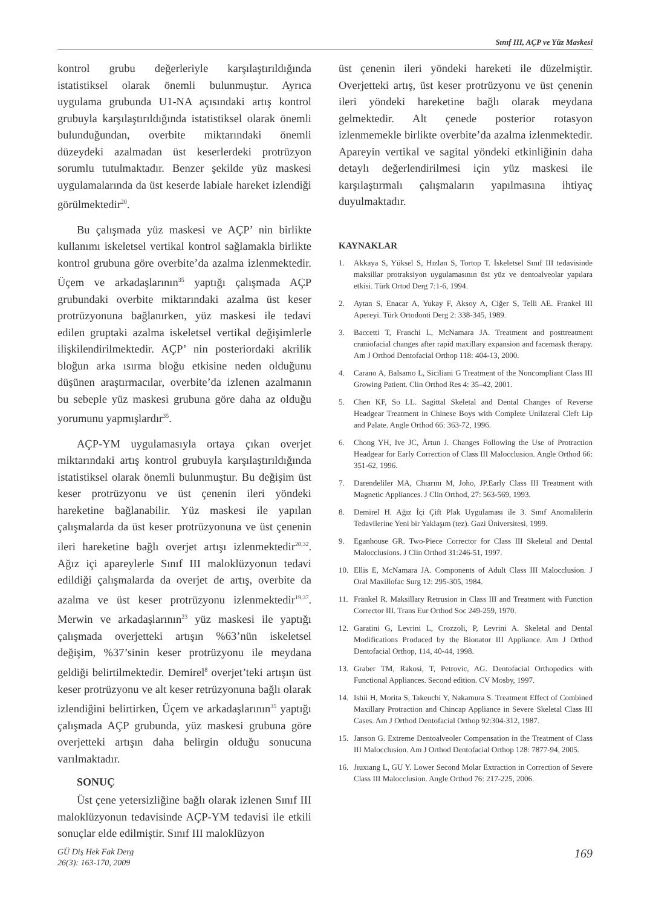Sınıf III, AÇP ve Yüz Maskesi
kontrol grubu değerleriyle karşılaştırıldığında istatistiksel olarak önemli bulunmuştur. Ayrıca uygulama grubunda U1-NA açısındaki artış kontrol grubuyla karşılaştırıldığında istatistiksel olarak önemli bulunduğundan, overbite miktarındaki önemli düzeydeki azalmadan üst keserlerdeki protrüzyon sorumlu tutulmaktadır. Benzer şekilde yüz maskesi uygulamalarında da üst keserde labiale hareket izlendiği görülmektedir<sup>20</sup>.
Bu çalışmada yüz maskesi ve AÇP’ nin birlikte kullanımı iskeletsel vertikal kontrol sağlamakla birlikte kontrol grubuna göre overbite’da azalma izlenmektedir. Üçem ve arkadaşlarının<sup>35</sup> yaptığı çalışmada AÇP grubundaki overbite miktarındaki azalma üst keser protrüzyonuna bağlanırken, yüz maskesi ile tedavi edilen gruptaki azalma iskeletsel vertikal değişimlerle ilişkilendirilmektedir. AÇP’ nin posteriordaki akrilik bloğun arka ısırma bloğu etkisine neden olduğunu düşünen araştırmacılar, overbite’da izlenen azalmanın bu sebeple yüz maskesi grubuna göre daha az olduğu yorumunu yapmışlardır<sup>35</sup>.
AÇP-YM uygulamasıyla ortaya çıkan overjet miktarındaki artış kontrol grubuyla karşılaştırıldığında istatistiksel olarak önemli bulunmuştur. Bu değişim üst keser protrüzyonu ve üst çenenin ileri yöndeki hareketine bağlanabilir. Yüz maskesi ile yapılan çalışmalarda da üst keser protrüzyonuna ve üst çenenin ileri hareketine bağlı overjet artışı izlenmektedir<sup>20,32</sup>. Ağız içi apareylerle Sınıf III maloklüzyonun tedavi edildiği çalışmalarda da overjet de artış, overbite da azalma ve üst keser protrüzyonu izlenmektedir<sup>19,37</sup>. Merwin ve arkadaşlarının<sup>23</sup> yüz maskesi ile yaptığı çalışmada overjetteki artışın %63’nün iskeletsel değişim, %37’sinin keser protrüzyonu ile meydana geldiği belirtilmektedir. Demirel<sup>8</sup> overjet’teki artışın üst keser protrüzyonu ve alt keser retrüzyonuna bağlı olarak izlendiğini belirtirken, Üçem ve arkadaşlarının<sup>35</sup> yaptığı çalışmada AÇP grubunda, yüz maskesi grubuna göre overjetteki artışın daha belirgin olduğu sonucuna varılmaktadır.
SONUÇ
Üst çene yetersizliğine bağlı olarak izlenen Sınıf III maloklüzyonun tedavisinde AÇP-YM tedavisi ile etkili sonuçlar elde edilmiştir. Sınıf III maloklüzyon
üst çenenin ileri yöndeki hareketi ile düzelmiştir. Overjetteki artış, üst keser protrüzyonu ve üst çenenin ileri yöndeki hareketine bağlı olarak meydana gelmektedir. Alt çenede posterior rotasyon izlenmemekle birlikte overbite’da azalma izlenmektedir. Apareyin vertikal ve sagital yöndeki etkinliğinin daha detaylı değerlendirilmesi için yüz maskesi ile karşılaştırmalı çalışmaların yapılmasına ihtiyaç duyulmaktadır.
KAYNAKLAR
1. Akkaya S, Yüksel S, Hızlan S, Tortop T. İskeletsel Sınıf III tedavisinde maksillar protraksiyon uygulamasının üst yüz ve dentoalveolar yapılara etkisi. Türk Ortod Derg 7:1-6, 1994.
2. Aytan S, Enacar A, Yukay F, Aksoy A, Ciğer S, Telli AE. Frankel III Apereyi. Türk Ortodonti Derg 2: 338-345, 1989.
3. Baccetti T, Franchi L, McNamara JA. Treatment and posttreatment craniofacial changes after rapid maxillary expansion and facemask therapy. Am J Orthod Dentofacial Orthop 118: 404-13, 2000.
4. Carano A, Balsamo L, Siciliani G Treatment of the Noncompliant Class III Growing Patient. Clin Orthod Res 4: 35–42, 2001.
5. Chen KF, So LL. Sagittal Skeletal and Dental Changes of Reverse Headgear Treatment in Chinese Boys with Complete Unilateral Cleft Lip and Palate. Angle Orthod 66: 363-72, 1996.
6. Chong YH, Ive JC, Årtun J. Changes Following the Use of Protraction Headgear for Early Correction of Class III Malocclusion. Angle Orthod 66: 351-62, 1996.
7. Darendeliler MA, Chıarını M, Joho, JP.Early Class III Treatment with Magnetic Appliances. J Clin Orthod, 27: 563-569, 1993.
8. Demirel H. Ağız İçi Çift Plak Uygulaması ile 3. Sınıf Anomalilerin Tedavilerine Yeni bir Yaklaşım (tez). Gazi Üniversitesi, 1999.
9. Eganhouse GR. Two-Piece Corrector for Class III Skeletal and Dental Malocclusions. J Clin Orthod 31:246-51, 1997.
10. Ellis E, McNamara JA. Components of Adult Class III Malocclusion. J Oral Maxillofac Surg 12: 295-305, 1984.
11. Fränkel R. Maksillary Retrusion in Class III and Treatment with Function Corrector III. Trans Eur Orthod Soc 249-259, 1970.
12. Garatini G, Levrini L, Crozzoli, P, Levrini A. Skeletal and Dental Modifications Produced by the Bionator III Appliance. Am J Orthod Dentofacial Orthop, 114, 40-44, 1998.
13. Graber TM, Rakosi, T, Petrovic, AG. Dentofacial Orthopedics with Functional Appliances. Second edition. CV Mosby, 1997.
14. Ishii H, Morita S, Takeuchi Y, Nakamura S. Treatment Effect of Combined Maxillary Protraction and Chincap Appliance in Severe Skeletal Class III Cases. Am J Orthod Dentofacial Orthop 92:304-312, 1987.
15. Janson G. Extreme Dentoalveoler Compensation in the Treatment of Class III Malocclusion. Am J Orthod Dentofacial Orthop 128: 7877-94, 2005.
16. Jıuxıang L, GU Y. Lower Second Molar Extraction in Correction of Severe Class III Malocclusion. Angle Orthod 76: 217-225, 2006.
GÜ Diş Hek Fak Derg
26(3): 163-170, 2009
169